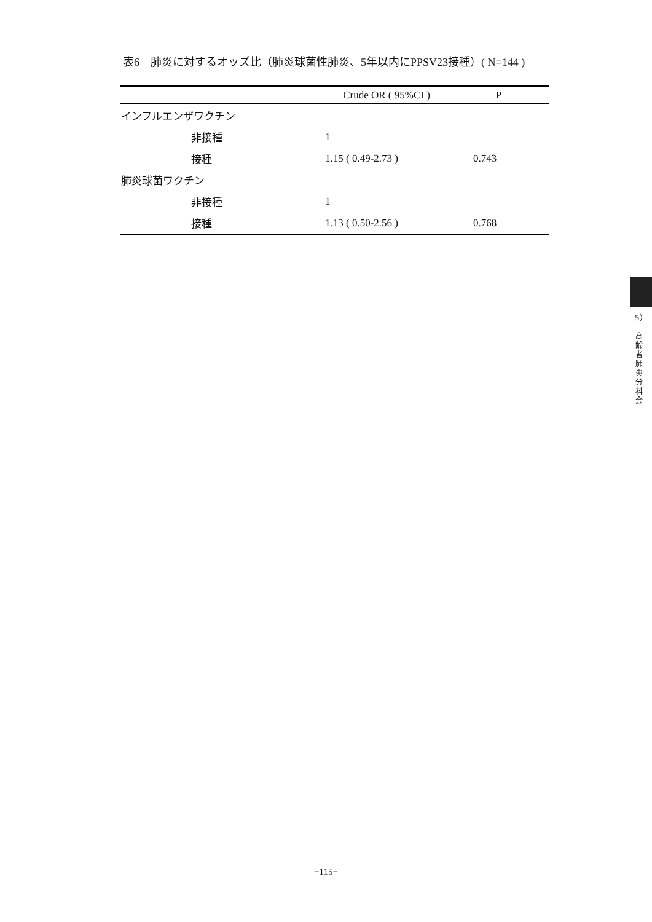表6　肺炎に対するオッズ比（肺炎球菌性肺炎、5年以内にPPSV23接種）( N=144 )
| | Crude OR ( 95%CI ) | P |
| --- | --- | --- |
| インフルエンザワクチン | | |
| 非接種 | 1 | |
| 接種 | 1.15 ( 0.49-2.73 ) | 0.743 |
| 肺炎球菌ワクチン | | |
| 非接種 | 1 | |
| 接種 | 1.13 ( 0.50-2.56 ) | 0.768 |
5）
高
齢
者
肺
炎
分
科
会
−115−